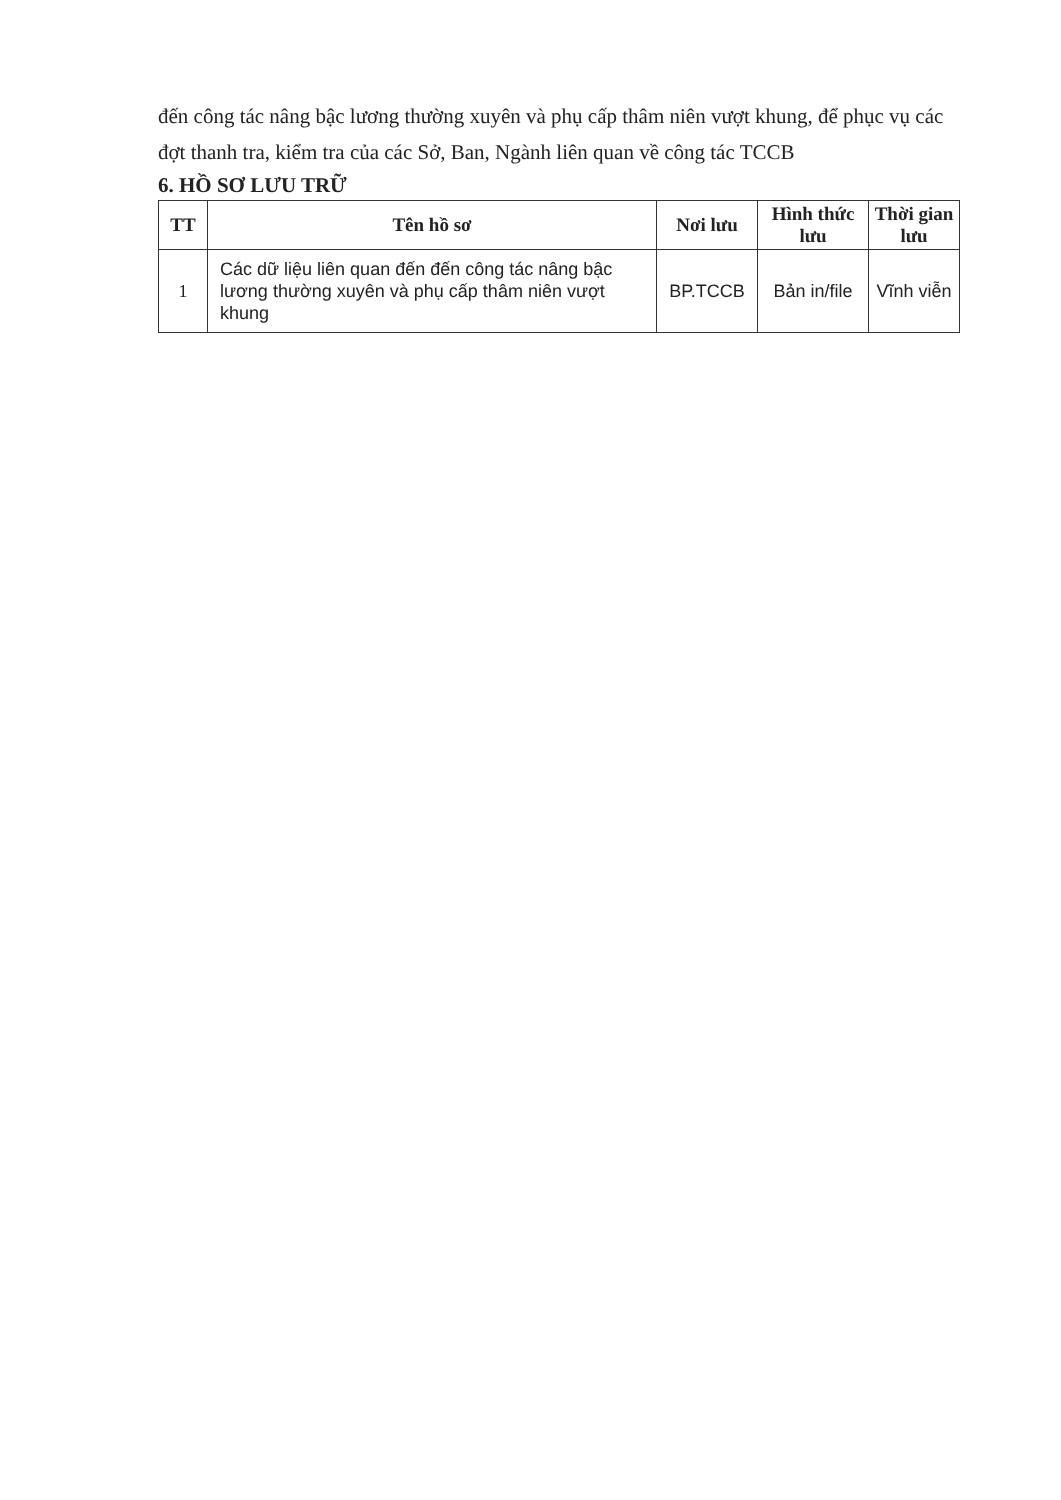đến công tác nâng bậc lương thường xuyên và phụ cấp thâm niên vượt khung, để phục vụ các đợt thanh tra, kiểm tra của các Sở, Ban, Ngành liên quan về công tác TCCB
6. HỒ SƠ LƯU TRỮ
| TT | Tên hồ sơ | Nơi lưu | Hình thức lưu | Thời gian lưu |
| --- | --- | --- | --- | --- |
| 1 | Các dữ liệu liên quan đến đến công tác nâng bậc lương thường xuyên và phụ cấp thâm niên vượt khung | BP.TCCB | Bản in/file | Vĩnh viễn |